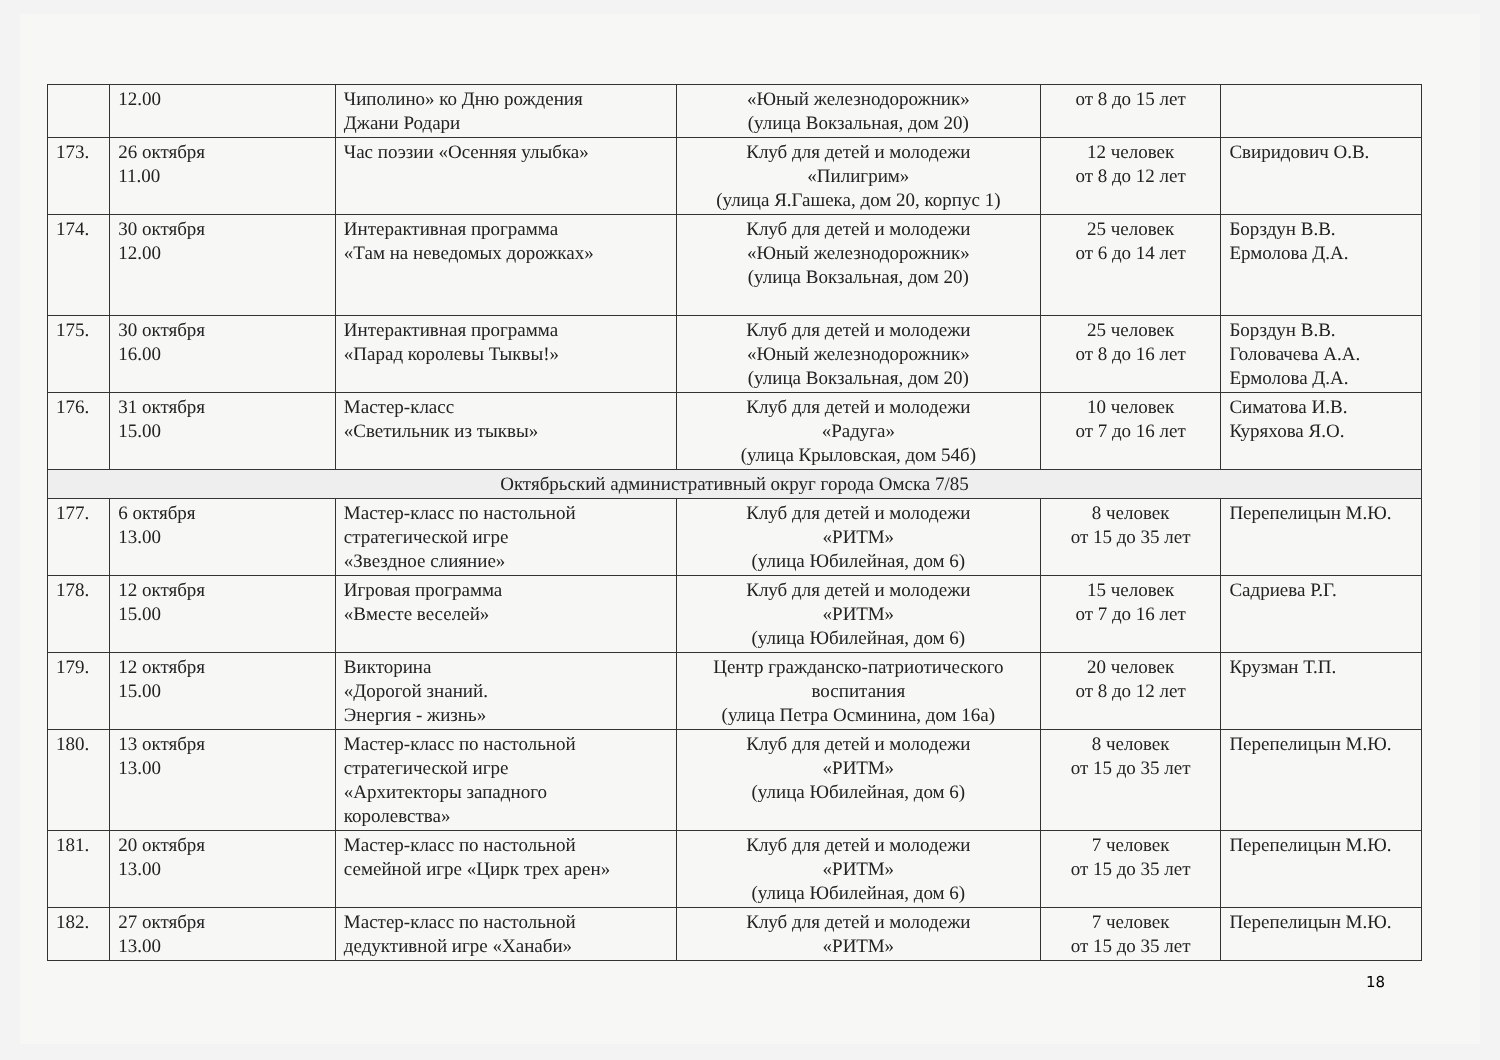| | 12.00 | Чиполино» ко Дню рождения Джани Родари | «Юный железнодорожник» (улица Вокзальная, дом 20) | от 8 до 15 лет | |
| 173. | 26 октября 11.00 | Час поэзии «Осенняя улыбка» | Клуб для детей и молодежи «Пилигрим» (улица Я.Гашека, дом 20, корпус 1) | 12 человек от 8 до 12 лет | Свиридович О.В. |
| 174. | 30 октября 12.00 | Интерактивная программа «Там на неведомых дорожках» | Клуб для детей и молодежи «Юный железнодорожник» (улица Вокзальная, дом 20) | 25 человек от 6 до 14 лет | Борздун В.В. Ермолова Д.А. |
| 175. | 30 октября 16.00 | Интерактивная программа «Парад королевы Тыквы!» | Клуб для детей и молодежи «Юный железнодорожник» (улица Вокзальная, дом 20) | 25 человек от 8 до 16 лет | Борздун В.В. Головачева А.А. Ермолова Д.А. |
| 176. | 31 октября 15.00 | Мастер-класс «Светильник из тыквы» | Клуб для детей и молодежи «Радуга» (улица Крыловская, дом 54б) | 10 человек от 7 до 16 лет | Симатова И.В. Куряхова Я.О. |
| Октябрьский административный округ города Омска 7/85 | | | | | |
| 177. | 6 октября 13.00 | Мастер-класс по настольной стратегической игре «Звездное слияние» | Клуб для детей и молодежи «РИТМ» (улица Юбилейная, дом 6) | 8 человек от 15 до 35 лет | Перепелицын М.Ю. |
| 178. | 12 октября 15.00 | Игровая программа «Вместе веселей» | Клуб для детей и молодежи «РИТМ» (улица Юбилейная, дом 6) | 15 человек от 7 до 16 лет | Садриева Р.Г. |
| 179. | 12 октября 15.00 | Викторина «Дорогой знаний. Энергия - жизнь» | Центр гражданско-патриотического воспитания (улица Петра Осминина, дом 16а) | 20 человек от 8 до 12 лет | Крузман Т.П. |
| 180. | 13 октября 13.00 | Мастер-класс по настольной стратегической игре «Архитекторы западного королевства» | Клуб для детей и молодежи «РИТМ» (улица Юбилейная, дом 6) | 8 человек от 15 до 35 лет | Перепелицын М.Ю. |
| 181. | 20 октября 13.00 | Мастер-класс по настольной семейной игре «Цирк трех арен» | Клуб для детей и молодежи «РИТМ» (улица Юбилейная, дом 6) | 7 человек от 15 до 35 лет | Перепелицын М.Ю. |
| 182. | 27 октября 13.00 | Мастер-класс по настольной дедуктивной игре «Ханаби» | Клуб для детей и молодежи «РИТМ» | 7 человек от 15 до 35 лет | Перепелицын М.Ю. |
18